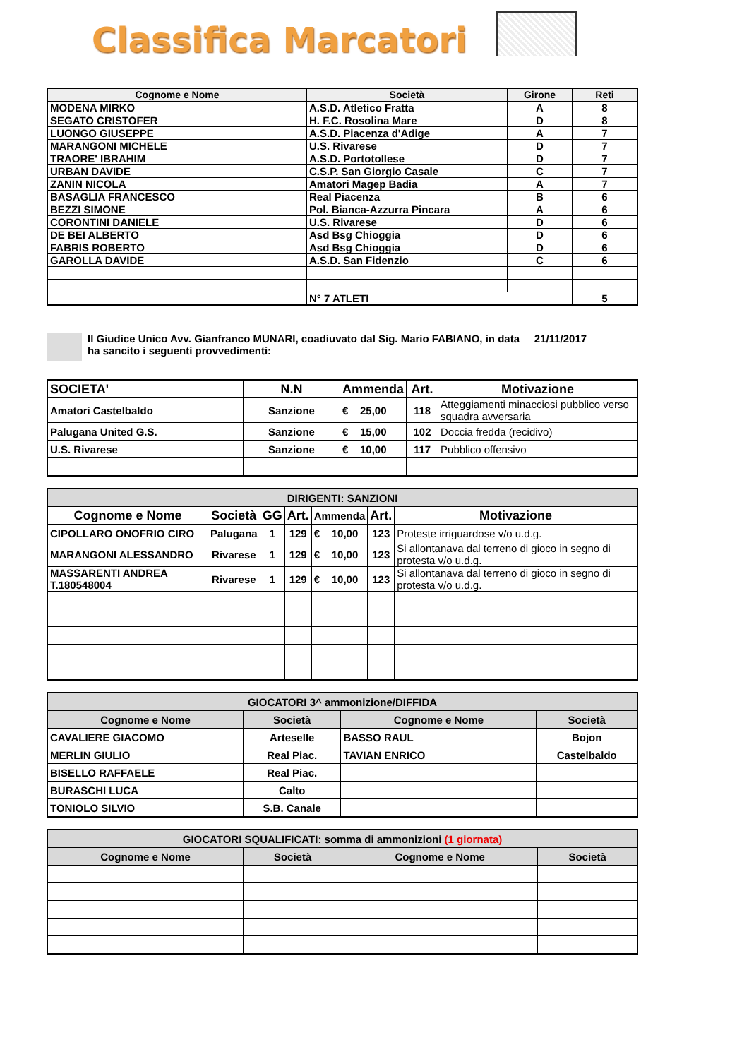Classifica Marcatori
| Cognome e Nome | Società | Girone | Reti |
| --- | --- | --- | --- |
| MODENA MIRKO | A.S.D. Atletico Fratta | A | 8 |
| SEGATO CRISTOFER | H. F.C. Rosolina Mare | D | 8 |
| LUONGO GIUSEPPE | A.S.D. Piacenza d'Adige | A | 7 |
| MARANGONI MICHELE | U.S. Rivarese | D | 7 |
| TRAORE' IBRAHIM | A.S.D. Portotollese | D | 7 |
| URBAN DAVIDE | C.S.P. San Giorgio Casale | C | 7 |
| ZANIN NICOLA | Amatori Magep Badia | A | 7 |
| BASAGLIA FRANCESCO | Real Piacenza | B | 6 |
| BEZZI SIMONE | Pol. Bianca-Azzurra Pincara | A | 6 |
| CORONTINI DANIELE | U.S. Rivarese | D | 6 |
| DE BEI ALBERTO | Asd Bsg Chioggia | D | 6 |
| FABRIS ROBERTO | Asd Bsg Chioggia | D | 6 |
| GAROLLA DAVIDE | A.S.D. San Fidenzio | C | 6 |
| | N° 7 ATLETI | | 5 |
Il Giudice Unico Avv. Gianfranco MUNARI, coadiuvato dal Sig. Mario FABIANO, in data 21/11/2017
ha sancito i seguenti provvedimenti:
| SOCIETA' | N.N | Ammenda | Art. | Motivazione |
| --- | --- | --- | --- | --- |
| Amatori Castelbaldo | Sanzione | € 25,00 | 118 | Atteggiamenti minacciosi pubblico verso squadra avversaria |
| Palugana United G.S. | Sanzione | € 15,00 | 102 | Doccia fredda (recidivo) |
| U.S. Rivarese | Sanzione | € 10,00 | 117 | Pubblico offensivo |
| DIRIGENTI: SANZIONI | | | | | | |
| Cognome e Nome | Società | GG | Art. | Ammenda | Art. | Motivazione |
| CIPOLLARO ONOFRIO CIRO | Palugana | 1 | 129 | € 10,00 | 123 | Proteste irriguardose v/o u.d.g. |
| MARANGONI ALESSANDRO | Rivarese | 1 | 129 | € 10,00 | 123 | Si allontanava dal terreno di gioco in segno di protesta v/o u.d.g. |
| MASSARENTI ANDREA T.180548004 | Rivarese | 1 | 129 | € 10,00 | 123 | Si allontanava dal terreno di gioco in segno di protesta v/o u.d.g. |
| GIOCATORI 3^ ammonizione/DIFFIDA | | | |
| Cognome e Nome | Società | Cognome e Nome | Società |
| CAVALIERE GIACOMO | Arteselle | BASSO RAUL | Bojon |
| MERLIN GIULIO | Real Piac. | TAVIAN ENRICO | Castelbaldo |
| BISELLO RAFFAELE | Real Piac. | | |
| BURASCHI LUCA | Calto | | |
| TONIOLO SILVIO | S.B. Canale | | |
| GIOCATORI SQUALIFICATI: somma di ammonizioni (1 giornata) | | | |
| Cognome e Nome | Società | Cognome e Nome | Società |